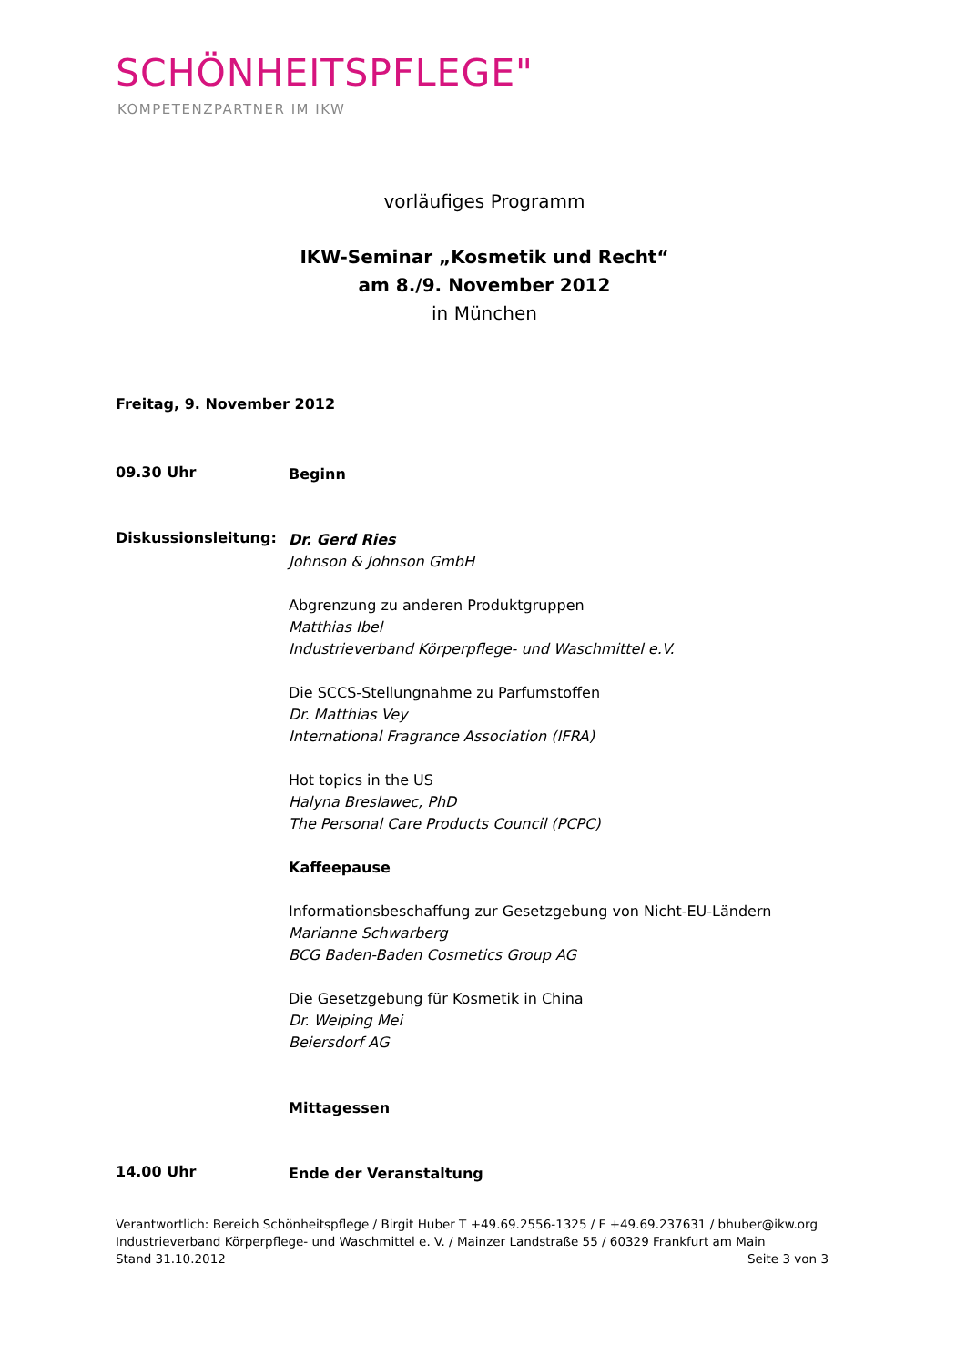SCHÖNHEITSPFLEGE"
KOMPETENZPARTNER IM IKW
vorläufiges Programm
IKW-Seminar „Kosmetik und Recht“
am 8./9. November 2012
in München
Freitag, 9. November 2012
09.30 Uhr
Beginn
Diskussionsleitung:
Dr. Gerd Ries
Johnson & Johnson GmbH
Abgrenzung zu anderen Produktgruppen
Matthias Ibel
Industrieverband Körperpflege- und Waschmittel e.V.
Die SCCS-Stellungnahme zu Parfumstoffen
Dr. Matthias Vey
International Fragrance Association (IFRA)
Hot topics in the US
Halyna Breslawec, PhD
The Personal Care Products Council (PCPC)
Kaffeepause
Informationsbeschaffung zur Gesetzgebung von Nicht-EU-Ländern
Marianne Schwarberg
BCG Baden-Baden Cosmetics Group AG
Die Gesetzgebung für Kosmetik in China
Dr. Weiping Mei
Beiersdorf AG
Mittagessen
14.00 Uhr
Ende der Veranstaltung
Verantwortlich: Bereich Schönheitspflege / Birgit Huber T +49.69.2556-1325 / F +49.69.237631 / bhuber@ikw.org
Industrieverband Körperpflege- und Waschmittel e. V. / Mainzer Landstraße 55 / 60329 Frankfurt am Main
Stand 31.10.2012 Seite 3 von 3